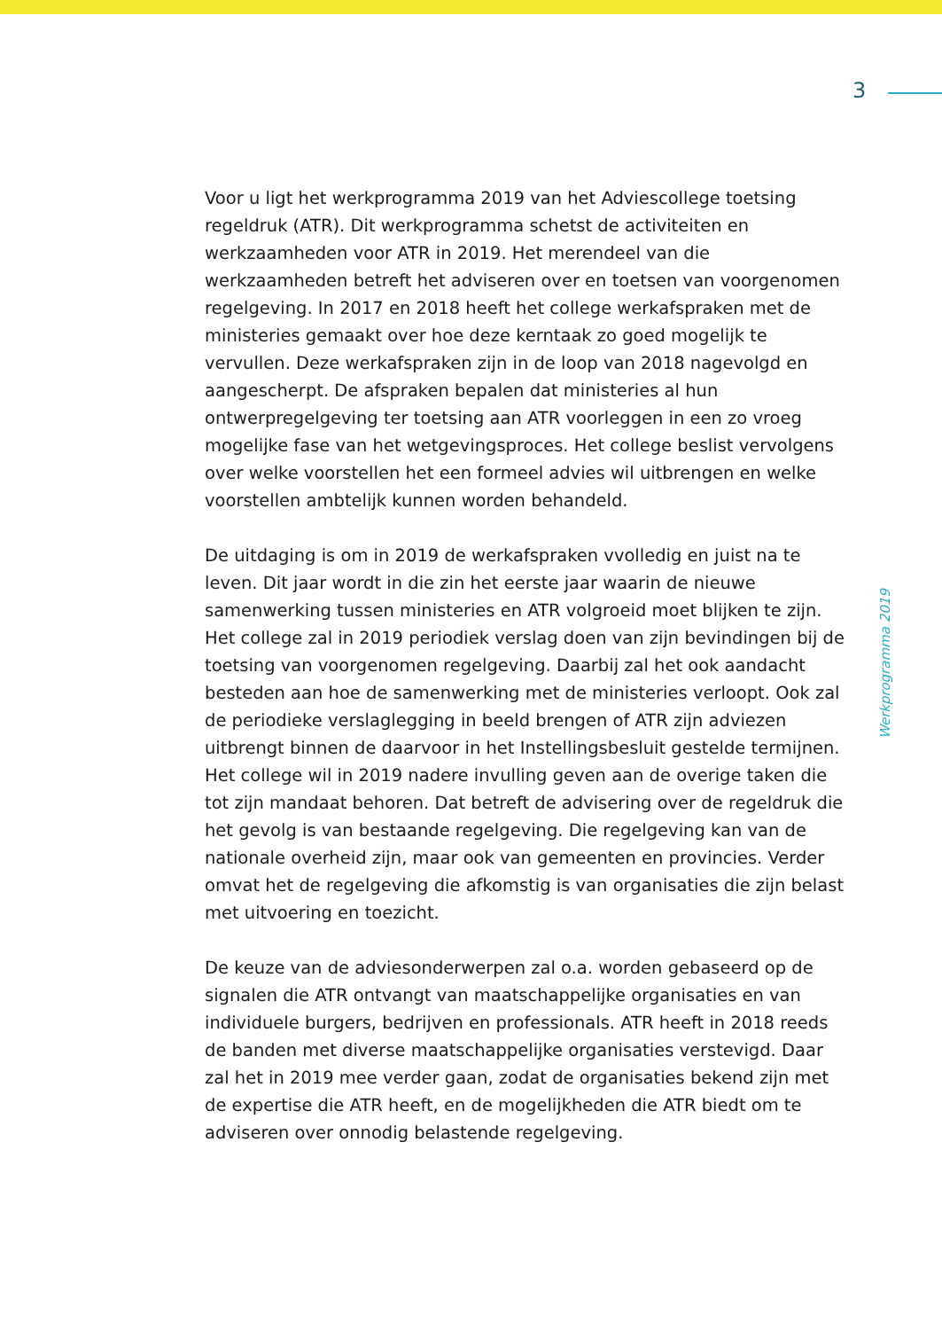3
Voor u ligt het werkprogramma 2019 van het Adviescollege toetsing regeldruk (ATR). Dit werkprogramma schetst de activiteiten en werkzaamheden voor ATR in 2019. Het merendeel van die werkzaamheden betreft het adviseren over en toetsen van voorgenomen regelgeving. In 2017 en 2018 heeft het college werkafspraken met de ministeries gemaakt over hoe deze kerntaak zo goed mogelijk te vervullen. Deze werkafspraken zijn in de loop van 2018 nagevolgd en aangescherpt. De afspraken bepalen dat ministeries al hun ontwerpregelgeving ter toetsing aan ATR voorleggen in een zo vroeg mogelijke fase van het wetgevingsproces. Het college beslist vervolgens over welke voorstellen het een formeel advies wil uitbrengen en welke voorstellen ambtelijk kunnen worden behandeld.
De uitdaging is om in 2019 de werkafspraken vvolledig en juist na te leven. Dit jaar wordt in die zin het eerste jaar waarin de nieuwe samenwerking tussen ministeries en ATR volgroeid moet blijken te zijn. Het college zal in 2019 periodiek verslag doen van zijn bevindingen bij de toetsing van voorgenomen regelgeving. Daarbij zal het ook aandacht besteden aan hoe de samenwerking met de ministeries verloopt. Ook zal de periodieke verslaglegging in beeld brengen of ATR zijn adviezen uitbrengt binnen de daarvoor in het Instellingsbesluit gestelde termijnen.
Het college wil in 2019 nadere invulling geven aan de overige taken die tot zijn mandaat behoren. Dat betreft de advisering over de regeldruk die het gevolg is van bestaande regelgeving. Die regelgeving kan van de nationale overheid zijn, maar ook van gemeenten en provincies. Verder omvat het de regelgeving die afkomstig is van organisaties die zijn belast met uitvoering en toezicht.
De keuze van de adviesonderwerpen zal o.a. worden gebaseerd op de signalen die ATR ontvangt van maatschappelijke organisaties en van individuele burgers, bedrijven en professionals. ATR heeft in 2018 reeds de banden met diverse maatschappelijke organisaties verstevigd. Daar zal het in 2019 mee verder gaan, zodat de organisaties bekend zijn met de expertise die ATR heeft, en de mogelijkheden die ATR biedt om te adviseren over onnodig belastende regelgeving.
Werkprogramma 2019